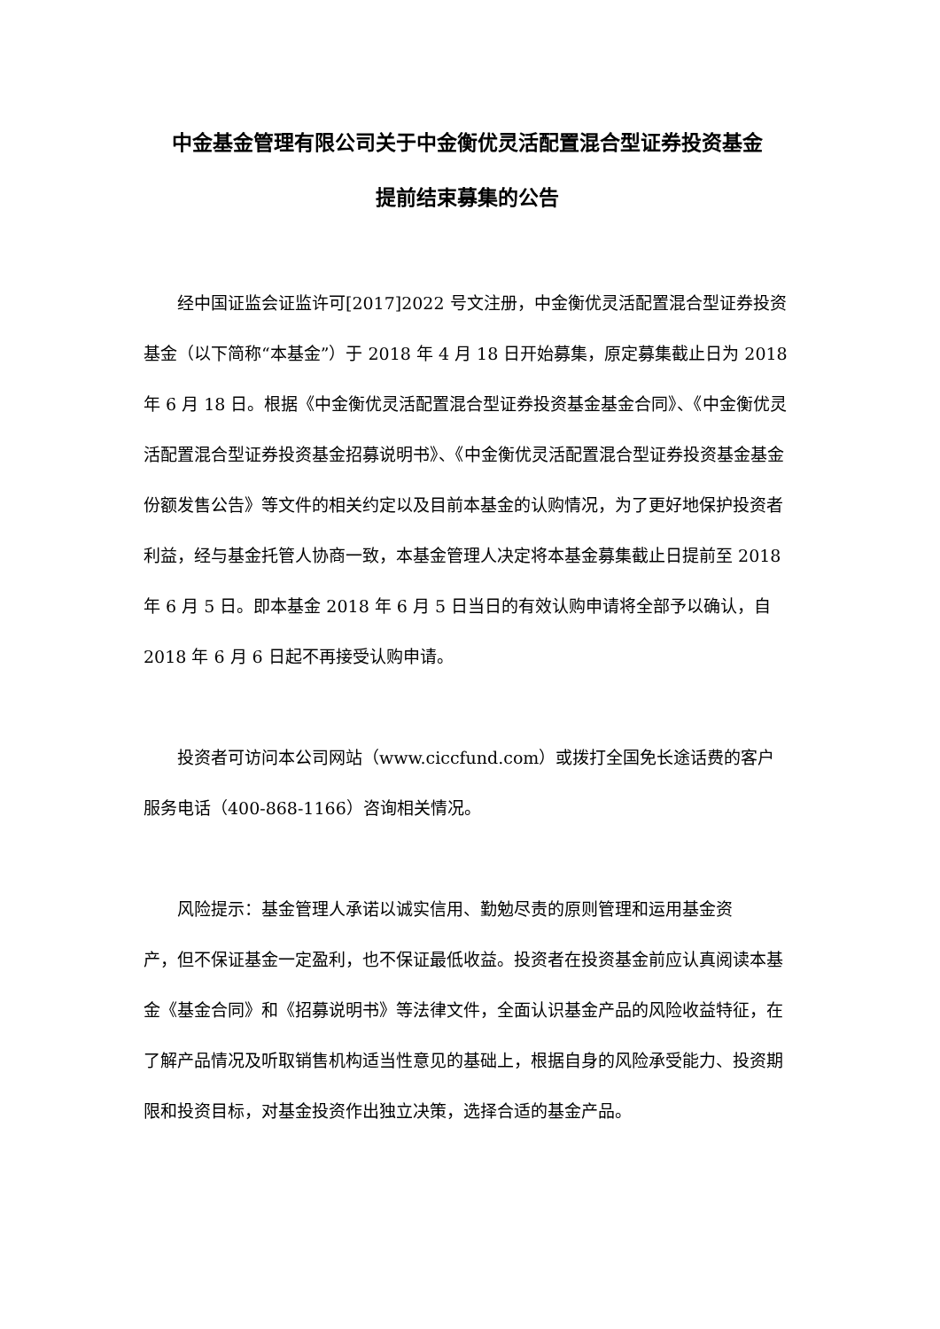中金基金管理有限公司关于中金衡优灵活配置混合型证券投资基金
提前结束募集的公告
经中国证监会证监许可[2017]2022 号文注册，中金衡优灵活配置混合型证券投资基金（以下简称“本基金”）于 2018 年 4 月 18 日开始募集，原定募集截止日为 2018 年 6 月 18 日。根据《中金衡优灵活配置混合型证券投资基金基金合同》、《中金衡优灵活配置混合型证券投资基金招募说明书》、《中金衡优灵活配置混合型证券投资基金基金份额发售公告》等文件的相关约定以及目前本基金的认购情况，为了更好地保护投资者利益，经与基金托管人协商一致，本基金管理人决定将本基金募集截止日提前至 2018 年 6 月 5 日。即本基金 2018 年 6 月 5 日当日的有效认购申请将全部予以确认，自 2018 年 6 月 6 日起不再接受认购申请。
投资者可访问本公司网站（www.ciccfund.com）或拨打全国免长途话费的客户服务电话（400-868-1166）咨询相关情况。
风险提示：基金管理人承诺以诚实信用、勤勉尽责的原则管理和运用基金资
产，但不保证基金一定盈利，也不保证最低收益。投资者在投资基金前应认真阅读本基金《基金合同》和《招募说明书》等法律文件，全面认识基金产品的风险收益特征，在了解产品情况及听取销售机构适当性意见的基础上，根据自身的风险承受能力、投资期限和投资目标，对基金投资作出独立决策，选择合适的基金产品。